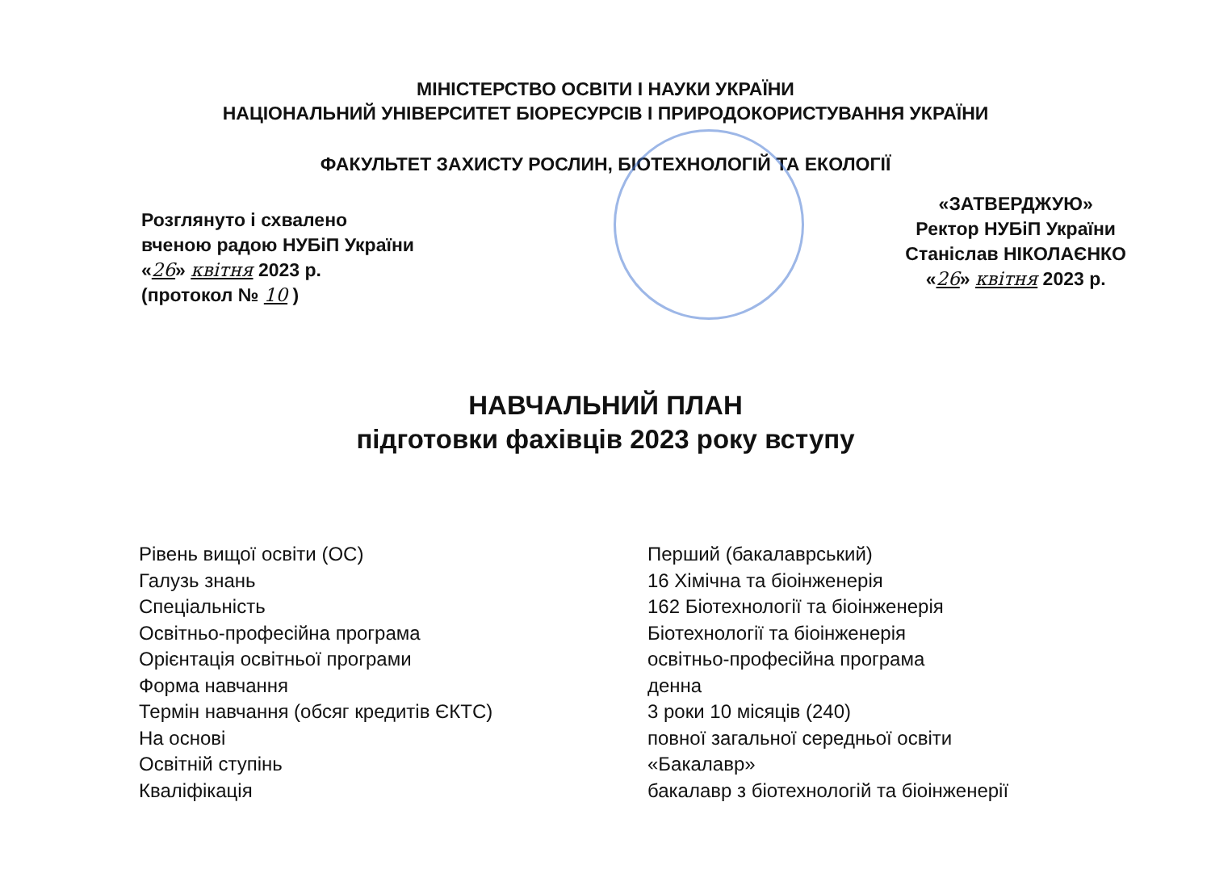МІНІСТЕРСТВО ОСВІТИ І НАУКИ УКРАЇНИ
НАЦІОНАЛЬНИЙ УНІВЕРСИТЕТ БІОРЕСУРСІВ І ПРИРОДОКОРИСТУВАННЯ УКРАЇНИ
ФАКУЛЬТЕТ ЗАХИСТУ РОСЛИН, БІОТЕХНОЛОГІЙ ТА ЕКОЛОГІЇ
Розглянуто і схвалено
вченою радою НУБіП України
«26» квітня 2023 р.
(протокол № 10 )
«ЗАТВЕРДЖУЮ»
Ректор НУБіП України
Станіслав НІКОЛАЄНКО
«26» квітня 2023 р.
НАВЧАЛЬНИЙ ПЛАН
підготовки фахівців 2023 року вступу
Рівень вищої освіти (ОС)
Галузь знань
Спеціальність
Освітньо-професійна програма
Орієнтація освітньої програми
Форма навчання
Термін навчання (обсяг кредитів ЄКТС)
На основі
Освітній ступінь
Кваліфікація
Перший (бакалаврський)
16 Хімічна та біоінженерія
162 Біотехнології та біоінженерія
Біотехнології та біоінженерія
освітньо-професійна програма
денна
3 роки 10 місяців (240)
повної загальної середньої освіти
«Бакалавр»
бакалавр з біотехнологій та біоінженерії